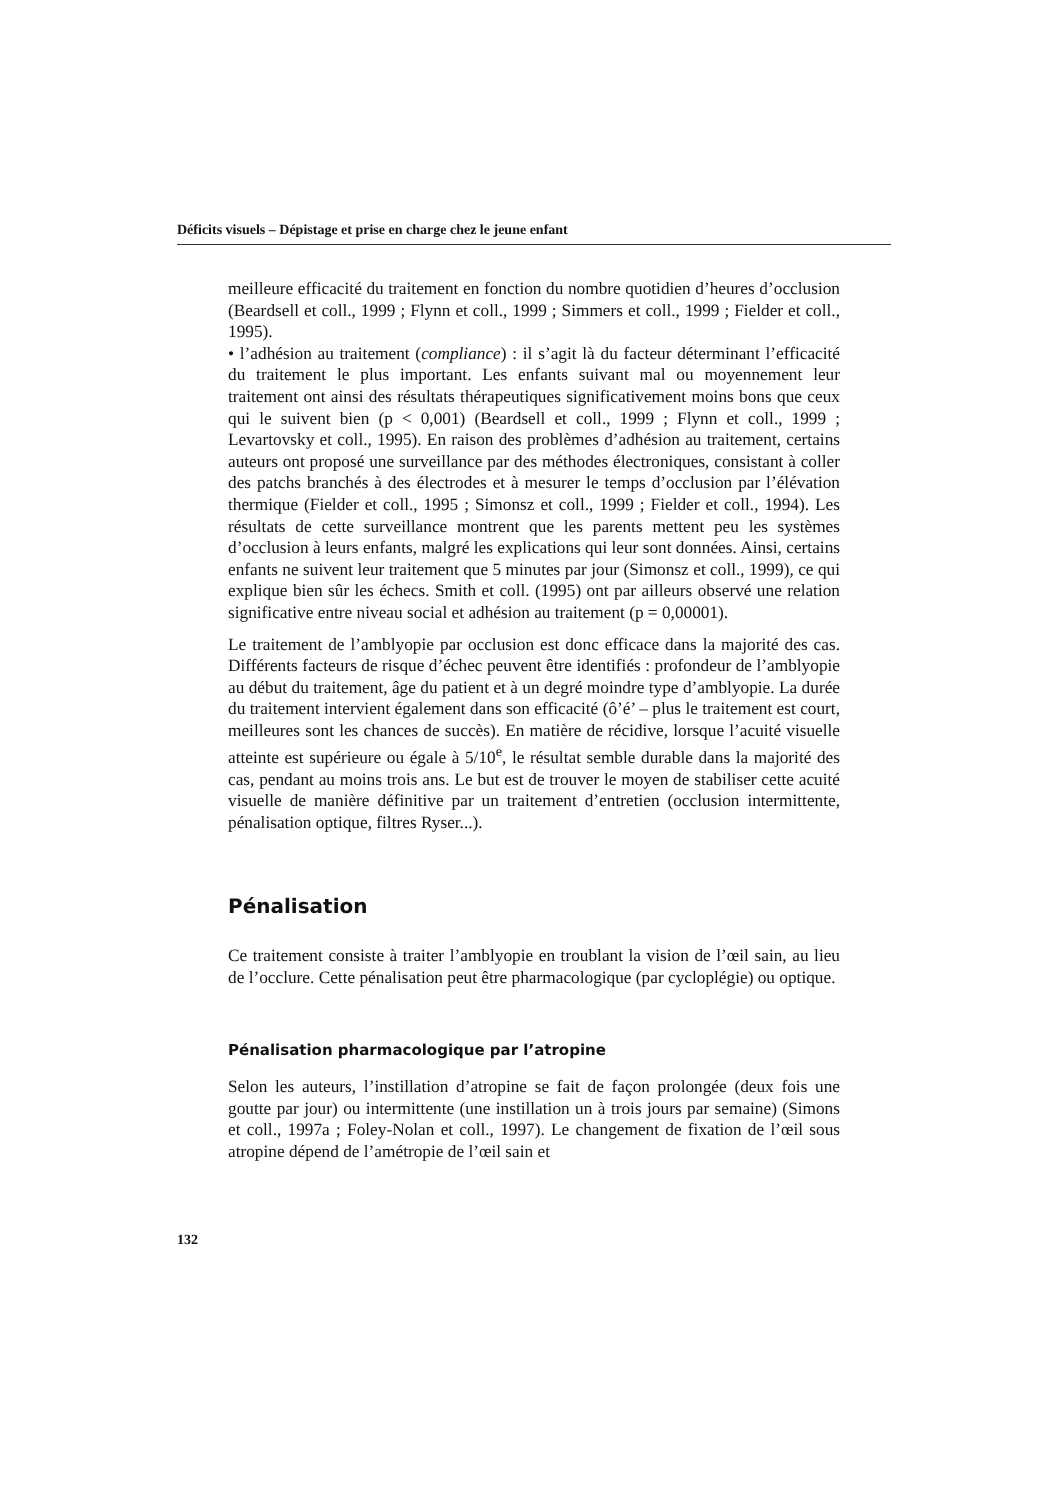Déficits visuels – Dépistage et prise en charge chez le jeune enfant
meilleure efficacité du traitement en fonction du nombre quotidien d’heures d’occlusion (Beardsell et coll., 1999 ; Flynn et coll., 1999 ; Simmers et coll., 1999 ; Fielder et coll., 1995).
• l’adhésion au traitement (compliance) : il s’agit là du facteur déterminant l’efficacité du traitement le plus important. Les enfants suivant mal ou moyennement leur traitement ont ainsi des résultats thérapeutiques significativement moins bons que ceux qui le suivent bien (p < 0,001) (Beardsell et coll., 1999 ; Flynn et coll., 1999 ; Levartovsky et coll., 1995). En raison des problèmes d’adhésion au traitement, certains auteurs ont proposé une surveillance par des méthodes électroniques, consistant à coller des patchs branchés à des électrodes et à mesurer le temps d’occlusion par l’élévation thermique (Fielder et coll., 1995 ; Simonsz et coll., 1999 ; Fielder et coll., 1994). Les résultats de cette surveillance montrent que les parents mettent peu les systèmes d’occlusion à leurs enfants, malgré les explications qui leur sont données. Ainsi, certains enfants ne suivent leur traitement que 5 minutes par jour (Simonsz et coll., 1999), ce qui explique bien sûr les échecs. Smith et coll. (1995) ont par ailleurs observé une relation significative entre niveau social et adhésion au traitement (p = 0,00001).
Le traitement de l’amblyopie par occlusion est donc efficace dans la majorité des cas. Différents facteurs de risque d’échec peuvent être identifiés : profondeur de l’amblyopie au début du traitement, âge du patient et à un degré moindre type d’amblyopie. La durée du traitement intervient également dans son efficacité (ô’é’ – plus le traitement est court, meilleures sont les chances de succès). En matière de récidive, lorsque l’acuité visuelle atteinte est supérieure ou égale à 5/10<sup>e</sup>, le résultat semble durable dans la majorité des cas, pendant au moins trois ans. Le but est de trouver le moyen de stabiliser cette acuité visuelle de manière définitive par un traitement d’entretien (occlusion intermittente, pénalisation optique, filtres Ryser...).
Pénalisation
Ce traitement consiste à traiter l’amblyopie en troublant la vision de l’œil sain, au lieu de l’occlure. Cette pénalisation peut être pharmacologique (par cycloplégie) ou optique.
Pénalisation pharmacologique par l’atropine
Selon les auteurs, l’instillation d’atropine se fait de façon prolongée (deux fois une goutte par jour) ou intermittente (une instillation un à trois jours par semaine) (Simons et coll., 1997a ; Foley-Nolan et coll., 1997). Le changement de fixation de l’œil sous atropine dépend de l’amétropie de l’œil sain et
132